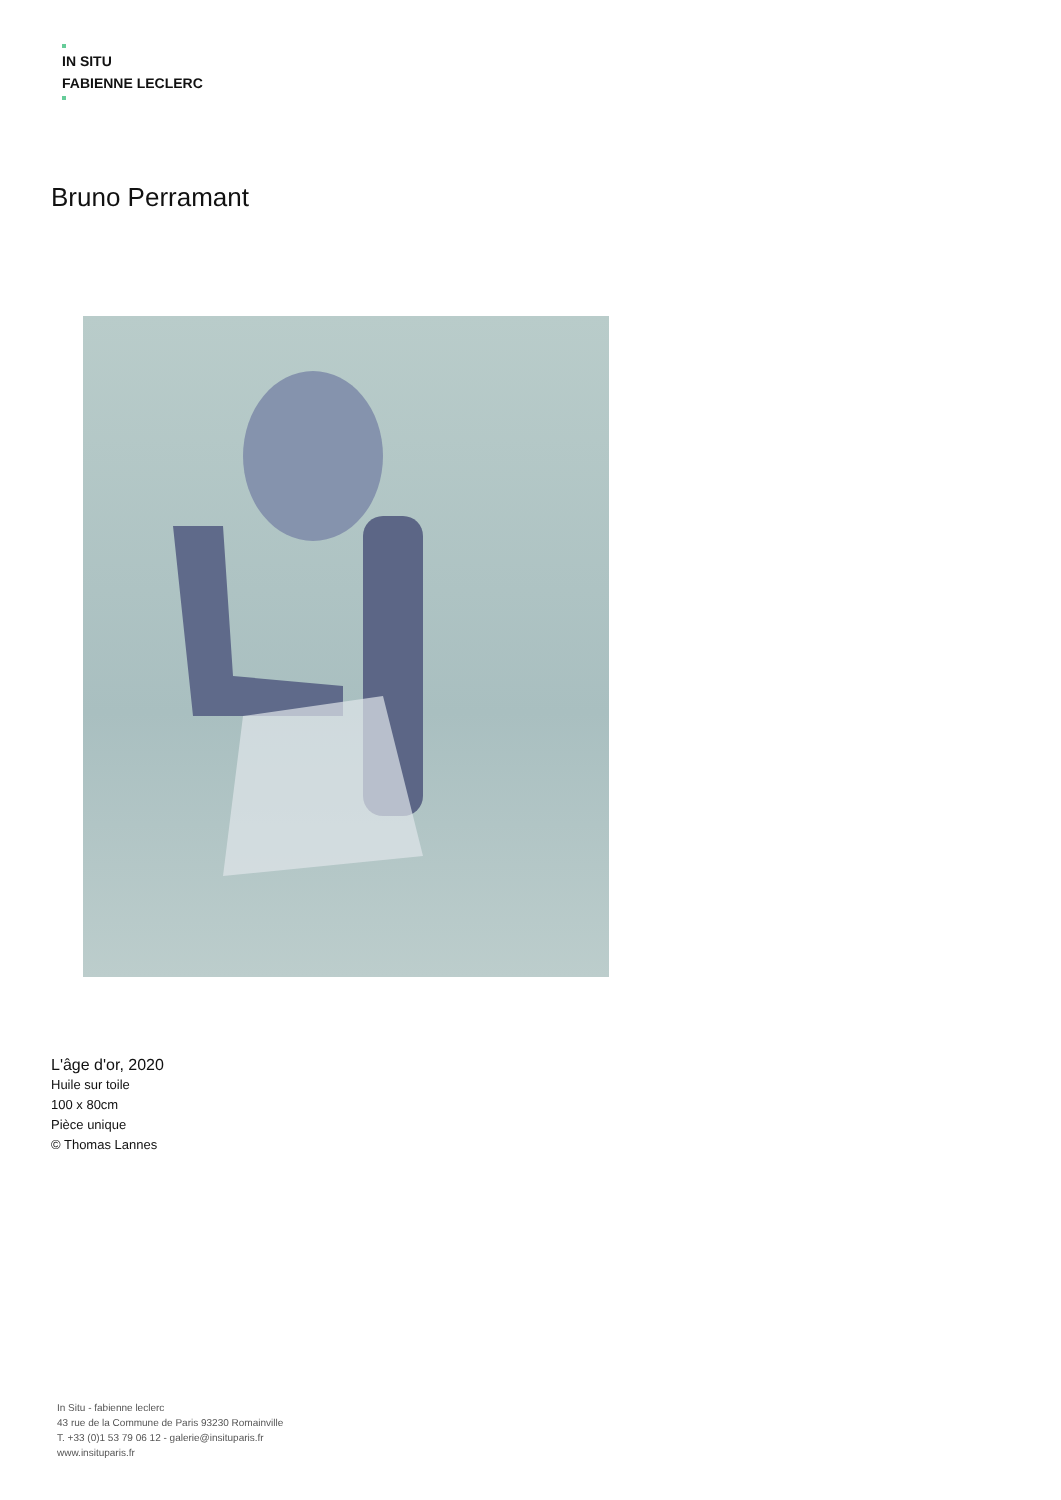IN SITU
FABIENNE LECLERC
Bruno Perramant
L'âge d'or, 2020
Huile sur toile
100 x 80cm
Pièce unique
© Thomas Lannes
In Situ - fabienne leclerc
43 rue de la Commune de Paris 93230 Romainville
T. +33 (0)1 53 79 06 12 - galerie@insituparis.fr
www.insituparis.fr